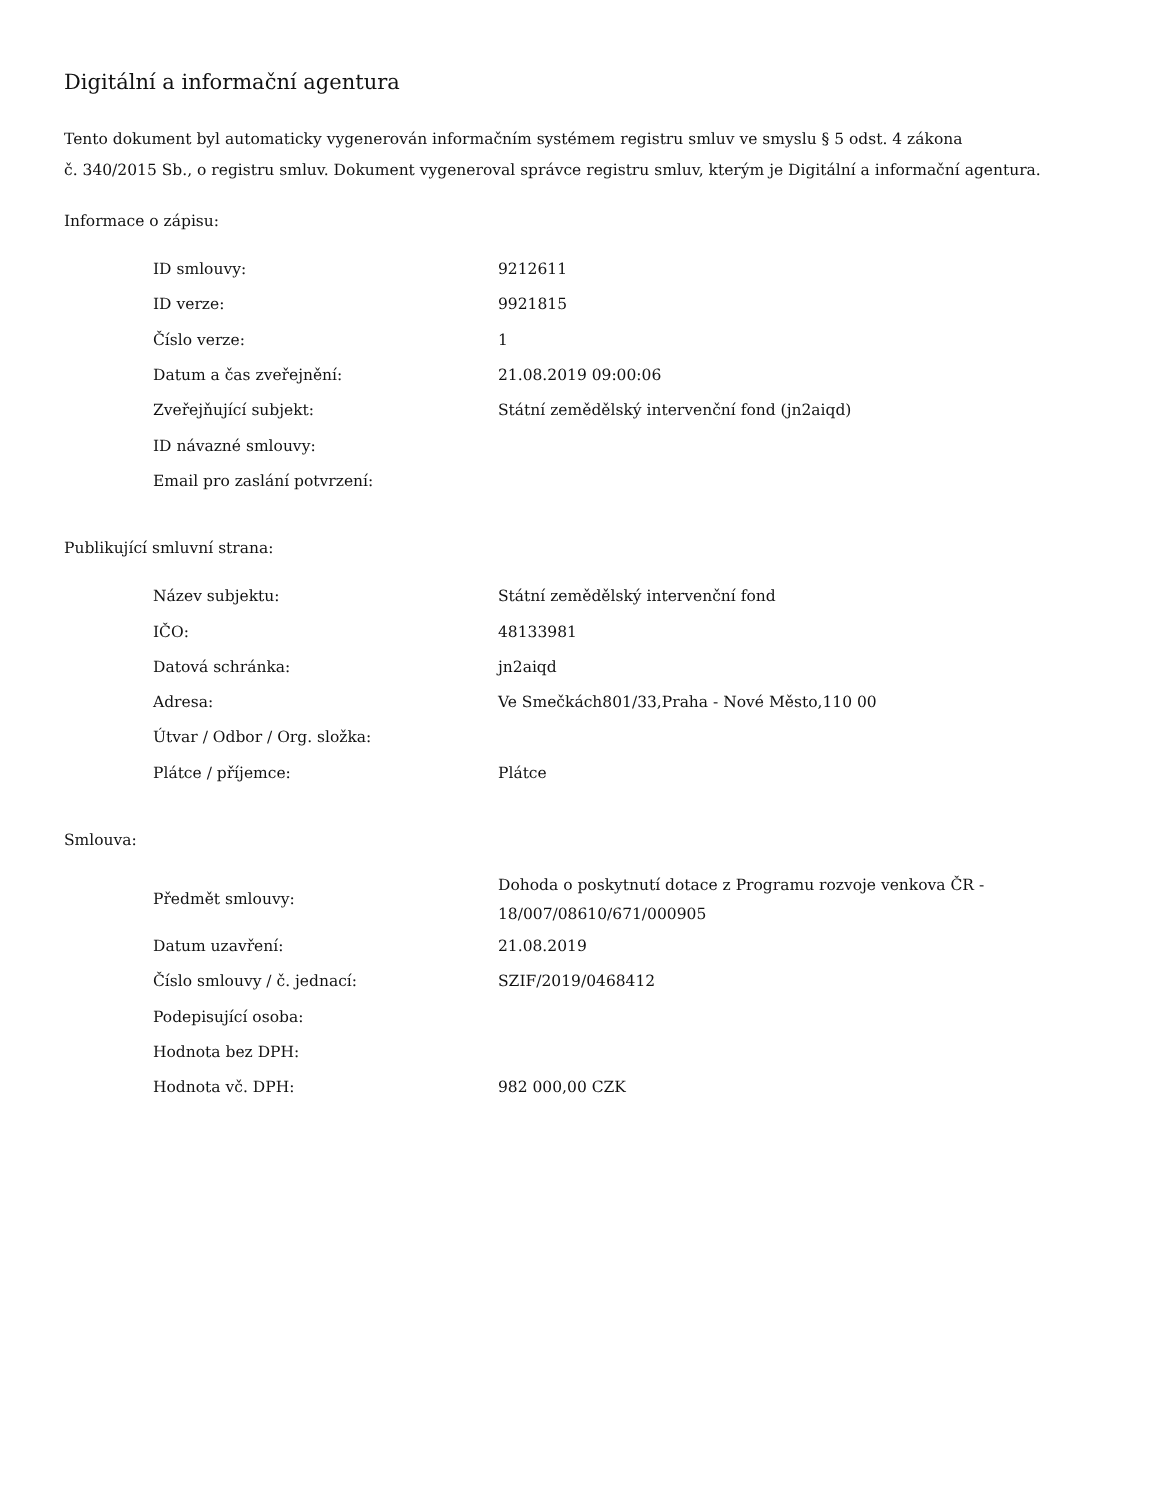Digitální a informační agentura
Tento dokument byl automaticky vygenerován informačním systémem registru smluv ve smyslu § 5 odst. 4 zákona
č. 340/2015 Sb., o registru smluv. Dokument vygeneroval správce registru smluv, kterým je Digitální a informační agentura.
Informace o zápisu:
| ID smlouvy: | 9212611 |
| ID verze: | 9921815 |
| Číslo verze: | 1 |
| Datum a čas zveřejnění: | 21.08.2019 09:00:06 |
| Zveřejňující subjekt: | Státní zemědělský intervenční fond (jn2aiqd) |
| ID návazné smlouvy: | |
| Email pro zaslání potvrzení: | |
Publikující smluvní strana:
| Název subjektu: | Státní zemědělský intervenční fond |
| IČO: | 48133981 |
| Datová schránka: | jn2aiqd |
| Adresa: | Ve Smečkách801/33,Praha - Nové Město,110 00 |
| Útvar / Odbor / Org. složka: | |
| Plátce / příjemce: | Plátce |
Smlouva:
| Předmět smlouvy: | Dohoda o poskytnutí dotace z Programu rozvoje venkova ČR - 18/007/08610/671/000905 |
| Datum uzavření: | 21.08.2019 |
| Číslo smlouvy / č. jednací: | SZIF/2019/0468412 |
| Podepisující osoba: | |
| Hodnota bez DPH: | |
| Hodnota vč. DPH: | 982 000,00 CZK |